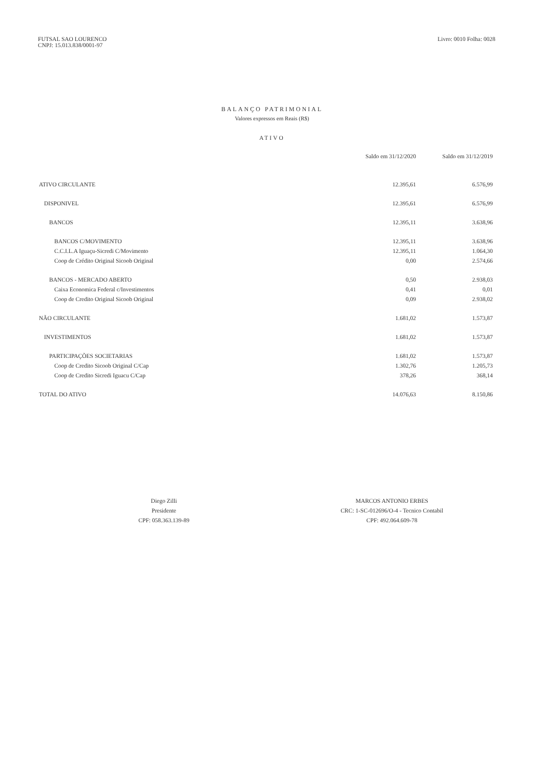FUTSAL SAO LOURENCO
CNPJ: 15.013.838/0001-97
Livro: 0010 Folha: 0028
BALANÇO PATRIMONIAL
Valores expressos em Reais (R$)
ATIVO
| | Saldo em 31/12/2020 | Saldo em 31/12/2019 |
| --- | --- | --- |
| ATIVO CIRCULANTE | 12.395,61 | 6.576,99 |
| DISPONIVEL | 12.395,61 | 6.576,99 |
| BANCOS | 12.395,11 | 3.638,96 |
| BANCOS C/MOVIMENTO | 12.395,11 | 3.638,96 |
| C.C.I.L.A Iguaçu-Sicredi C/Movimento | 12.395,11 | 1.064,30 |
| Coop de Crédito Original Sicoob Original | 0,00 | 2.574,66 |
| BANCOS - MERCADO ABERTO | 0,50 | 2.938,03 |
| Caixa Economica Federal c/Investimentos | 0,41 | 0,01 |
| Coop de Credito Original Sicoob Original | 0,09 | 2.938,02 |
| NÃO CIRCULANTE | 1.681,02 | 1.573,87 |
| INVESTIMENTOS | 1.681,02 | 1.573,87 |
| PARTICIPAÇÕES SOCIETARIAS | 1.681,02 | 1.573,87 |
| Coop de Credito Sicoob Original C/Cap | 1.302,76 | 1.205,73 |
| Coop de Credito Sicredi Iguacu C/Cap | 378,26 | 368,14 |
| TOTAL DO ATIVO | 14.076,63 | 8.150,86 |
Diego Zilli
Presidente
CPF: 058.363.139-89
MARCOS ANTONIO ERBES
CRC: 1-SC-012696/O-4 - Tecnico Contabil
CPF: 492.064.609-78